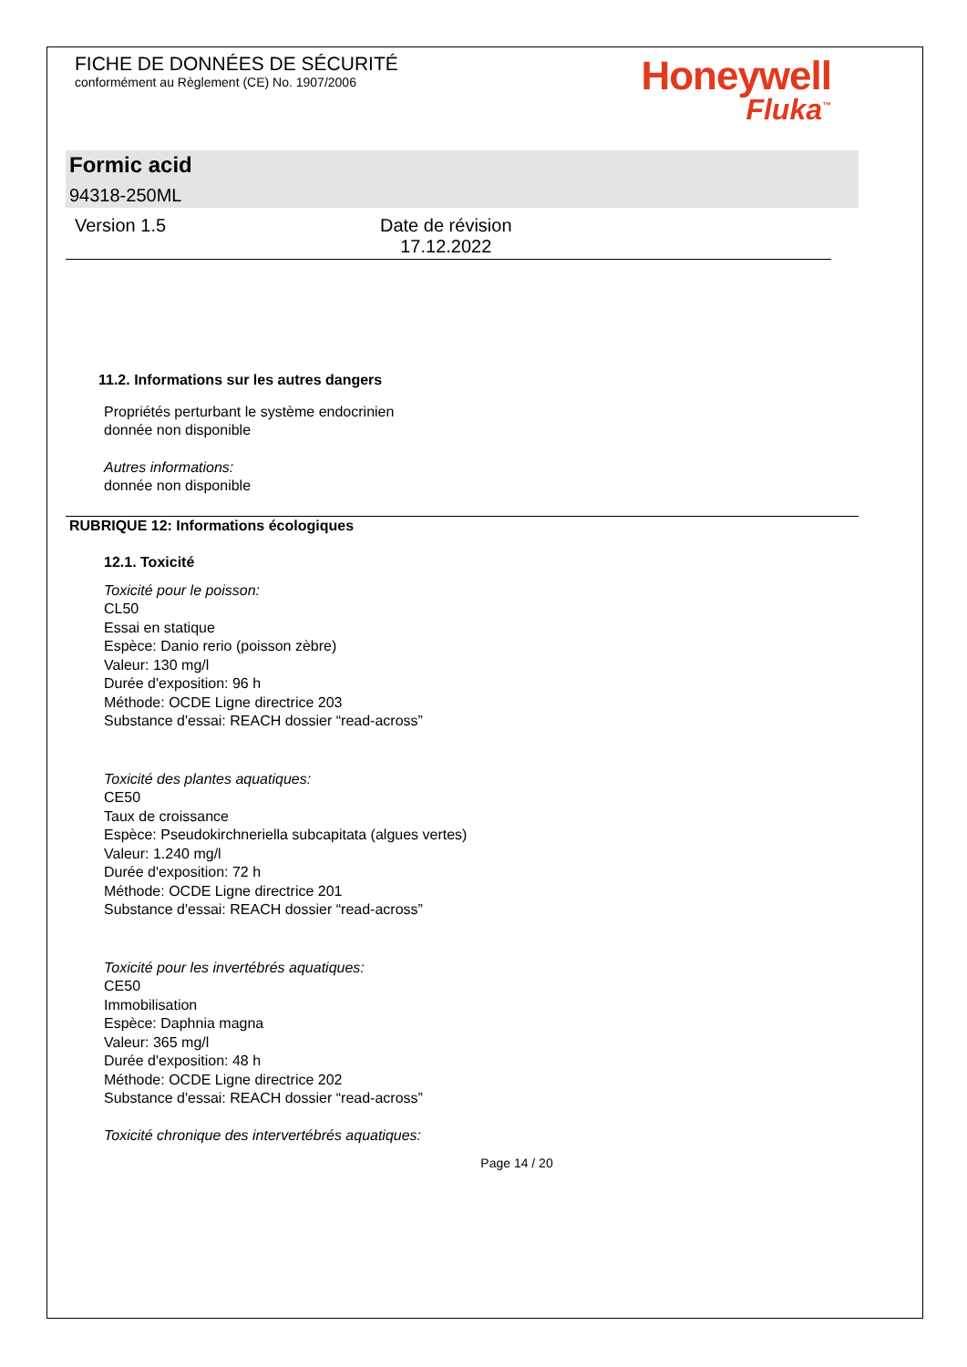FICHE DE DONNÉES DE SÉCURITÉ
conformément au Règlement (CE) No. 1907/2006
Honeywell
Fluka<sup>™</sup>
Formic acid
94318-250ML
Version 1.5 Date de révision
17.12.2022
11.2. Informations sur les autres dangers
Propriétés perturbant le système endocrinien
donnée non disponible
Autres informations:
donnée non disponible
RUBRIQUE 12: Informations écologiques
12.1. Toxicité
Toxicité pour le poisson:
CL50
Essai en statique
Espèce: Danio rerio (poisson zèbre)
Valeur: 130 mg/l
Durée d'exposition: 96 h
Méthode: OCDE Ligne directrice 203
Substance d'essai: REACH dossier “read-across”
Toxicité des plantes aquatiques:
CE50
Taux de croissance
Espèce: Pseudokirchneriella subcapitata (algues vertes)
Valeur: 1.240 mg/l
Durée d'exposition: 72 h
Méthode: OCDE Ligne directrice 201
Substance d'essai: REACH dossier “read-across”
Toxicité pour les invertébrés aquatiques:
CE50
Immobilisation
Espèce: Daphnia magna
Valeur: 365 mg/l
Durée d'exposition: 48 h
Méthode: OCDE Ligne directrice 202
Substance d'essai: REACH dossier “read-across”
Toxicité chronique des intervertébrés aquatiques:
Page 14 / 20